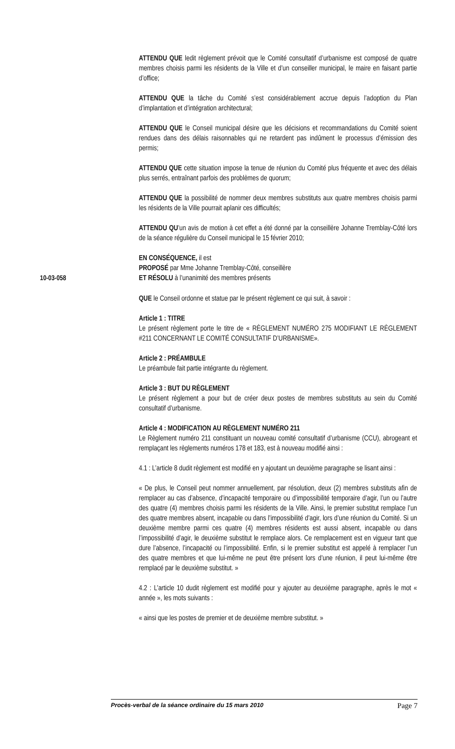ATTENDU QUE ledit règlement prévoit que le Comité consultatif d’urbanisme est composé de quatre membres choisis parmi les résidents de la Ville et d’un conseiller municipal, le maire en faisant partie d’office;
ATTENDU QUE la tâche du Comité s’est considérablement accrue depuis l’adoption du Plan d’implantation et d’intégration architectural;
ATTENDU QUE le Conseil municipal désire que les décisions et recommandations du Comité soient rendues dans des délais raisonnables qui ne retardent pas indûment le processus d’émission des permis;
ATTENDU QUE cette situation impose la tenue de réunion du Comité plus fréquente et avec des délais plus serrés, entraînant parfois des problèmes de quorum;
ATTENDU QUE la possibilité de nommer deux membres substituts aux quatre membres choisis parmi les résidents de la Ville pourrait aplanir ces difficultés;
ATTENDU QU’un avis de motion à cet effet a été donné par la conseillère Johanne Tremblay-Côté lors de la séance régulière du Conseil municipal le 15 février 2010;
EN CONSÉQUENCE, il est
PROPOSÉ par Mme Johanne Tremblay-Côté, conseillère
10-03-058 ET RÉSOLU à l’unanimité des membres présents
QUE le Conseil ordonne et statue par le présent règlement ce qui suit, à savoir :
Article 1 : TITRE
Le présent règlement porte le titre de « RÈGLEMENT NUMÉRO 275 MODIFIANT LE RÈGLEMENT #211 CONCERNANT LE COMITÉ CONSULTATIF D’URBANISME».
Article 2 : PRÉAMBULE
Le préambule fait partie intégrante du règlement.
Article 3 : BUT DU RÈGLEMENT
Le présent règlement a pour but de créer deux postes de membres substituts au sein du Comité consultatif d’urbanisme.
Article 4 : MODIFICATION AU RÈGLEMENT NUMÉRO 211
Le Règlement numéro 211 constituant un nouveau comité consultatif d’urbanisme (CCU), abrogeant et remplaçant les règlements numéros 178 et 183, est à nouveau modifié ainsi :
4.1 : L’article 8 dudit règlement est modifié en y ajoutant un deuxième paragraphe se lisant ainsi :
« De plus, le Conseil peut nommer annuellement, par résolution, deux (2) membres substituts afin de remplacer au cas d’absence, d’incapacité temporaire ou d’impossibilité temporaire d’agir, l’un ou l’autre des quatre (4) membres choisis parmi les résidents de la Ville. Ainsi, le premier substitut remplace l’un des quatre membres absent, incapable ou dans l’impossibilité d’agir, lors d’une réunion du Comité. Si un deuxième membre parmi ces quatre (4) membres résidents est aussi absent, incapable ou dans l’impossibilité d’agir, le deuxième substitut le remplace alors. Ce remplacement est en vigueur tant que dure l’absence, l’incapacité ou l’impossibilité. Enfin, si le premier substitut est appelé à remplacer l’un des quatre membres et que lui-même ne peut être présent lors d’une réunion, il peut lui-même être remplacé par le deuxième substitut. »
4.2 : L’article 10 dudit règlement est modifié pour y ajouter au deuxième paragraphe, après le mot « année », les mots suivants :
« ainsi que les postes de premier et de deuxième membre substitut. »
Procès-verbal de la séance ordinaire du 15 mars 2010 Page 7